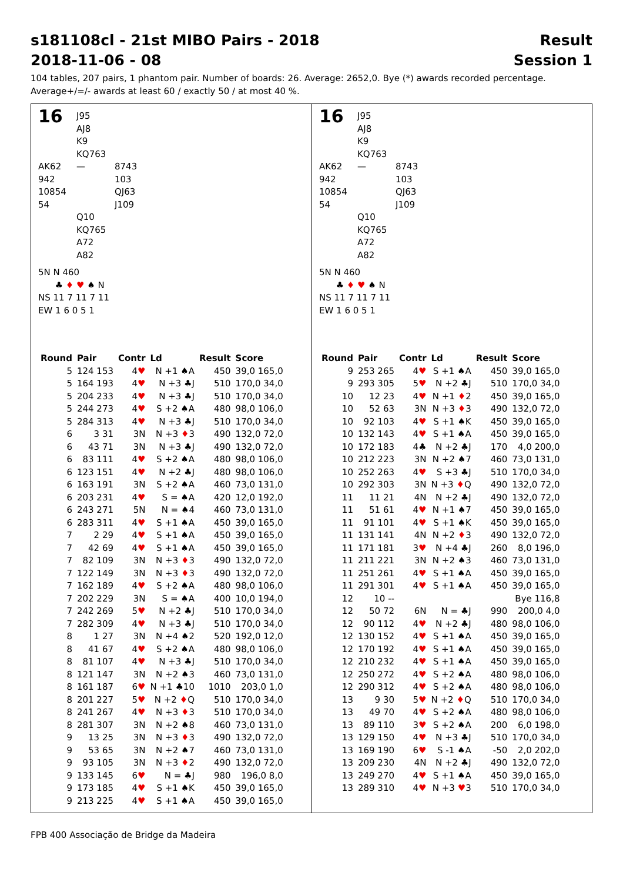s181108cl - 21st MIBO Pairs - 2018 Result
2018-11-06 - 08 Session 1
104 tables, 207 pairs, 1 phantom pair. Number of boards: 26. Average: 2652,0. Bye (*) awards recorded percentage.
Average+/=/- awards at least 60 / exactly 50 / at most 40 %.
16 J95
AJ8
K9
KQ763 AK62
942
10854
54 — 8743
103
QJ63
J109 Q10
KQ765
A72
A82
5N N 460
♣ ♦ ♥ ♠ N
NS 11 7 11 7 11
EW 1 6 0 5 1
| Round | Pair | Contr | Ld | Result | Score |
| --- | --- | --- | --- | --- | --- |
| 5 | 124 153 | 4 ♥ | N +1 ♠A | 450 | 39,0 165,0 |
| 5 | 164 193 | 4 ♥ | N +3 ♣J | 510 | 170,0 34,0 |
| 5 | 204 233 | 4 ♥ | N +3 ♣J | 510 | 170,0 34,0 |
| 5 | 244 273 | 4 ♥ | S +2 ♠A | 480 | 98,0 106,0 |
| 5 | 284 313 | 4 ♥ | N +3 ♣J | 510 | 170,0 34,0 |
| 6 | 3 31 | 3N | N +3 ♦ 3 | 490 | 132,0 72,0 |
| 6 | 43 71 | 3N | N +3 ♣J | 490 | 132,0 72,0 |
| 6 | 83 111 | 4 ♥ | S +2 ♠A | 480 | 98,0 106,0 |
| 6 | 123 151 | 4 ♥ | N +2 ♣J | 480 | 98,0 106,0 |
| 6 | 163 191 | 3N | S +2 ♠A | 460 | 73,0 131,0 |
| 6 | 203 231 | 4 ♥ | S = ♠A | 420 | 12,0 192,0 |
| 6 | 243 271 | 5N | N = ♠4 | 460 | 73,0 131,0 |
| 6 | 283 311 | 4 ♥ | S +1 ♠A | 450 | 39,0 165,0 |
| 7 | 2 29 | 4 ♥ | S +1 ♠A | 450 | 39,0 165,0 |
| 7 | 42 69 | 4 ♥ | S +1 ♠A | 450 | 39,0 165,0 |
| 7 | 82 109 | 3N | N +3 ♦ 3 | 490 | 132,0 72,0 |
| 7 | 122 149 | 3N | N +3 ♦ 3 | 490 | 132,0 72,0 |
| 7 | 162 189 | 4 ♥ | S +2 ♠A | 480 | 98,0 106,0 |
| 7 | 202 229 | 3N | S = ♠A | 400 | 10,0 194,0 |
| 7 | 242 269 | 5 ♥ | N +2 ♣J | 510 | 170,0 34,0 |
| 7 | 282 309 | 4 ♥ | N +3 ♣J | 510 | 170,0 34,0 |
| 8 | 1 27 | 3N | N +4 ♠2 | 520 | 192,0 12,0 |
| 8 | 41 67 | 4 ♥ | S +2 ♠A | 480 | 98,0 106,0 |
| 8 | 81 107 | 4 ♥ | N +3 ♣J | 510 | 170,0 34,0 |
| 8 | 121 147 | 3N | N +2 ♠3 | 460 | 73,0 131,0 |
| 8 | 161 187 | 6 ♥ | N +1 ♣10 | 1010 | 203,0 1,0 |
| 8 | 201 227 | 5 ♥ | N +2 ♦ Q | 510 | 170,0 34,0 |
| 8 | 241 267 | 4 ♥ | N +3 ♦ 3 | 510 | 170,0 34,0 |
| 8 | 281 307 | 3N | N +2 ♠8 | 460 | 73,0 131,0 |
| 9 | 13 25 | 3N | N +3 ♦ 3 | 490 | 132,0 72,0 |
| 9 | 53 65 | 3N | N +2 ♠7 | 460 | 73,0 131,0 |
| 9 | 93 105 | 3N | N +3 ♦ 2 | 490 | 132,0 72,0 |
| 9 | 133 145 | 6 ♥ | N = ♣J | 980 | 196,0 8,0 |
| 9 | 173 185 | 4 ♥ | S +1 ♠K | 450 | 39,0 165,0 |
| 9 | 213 225 | 4 ♥ | S +1 ♠A | 450 | 39,0 165,0 |
16 J95
AJ8
K9
KQ763 AK62
942
10854
54 — 8743
103
QJ63
J109 Q10
KQ765
A72
A82
5N N 460
♣ ♦ ♥ ♠ N
NS 11 7 11 7 11
EW 1 6 0 5 1
| Round | Pair | Contr | Ld | Result | Score |
| --- | --- | --- | --- | --- | --- |
| 9 | 253 265 | 4 ♥ | S +1 ♠A | 450 | 39,0 165,0 |
| 9 | 293 305 | 5 ♥ | N +2 ♣J | 510 | 170,0 34,0 |
| 10 | 12 23 | 4 ♥ | N +1 ♦ 2 | 450 | 39,0 165,0 |
| 10 | 52 63 | 3N | N +3 ♦ 3 | 490 | 132,0 72,0 |
| 10 | 92 103 | 4 ♥ | S +1 ♠K | 450 | 39,0 165,0 |
| 10 | 132 143 | 4 ♥ | S +1 ♠A | 450 | 39,0 165,0 |
| 10 | 172 183 | 4♣ | N +2 ♣J | 170 | 4,0 200,0 |
| 10 | 212 223 | 3N | N +2 ♠7 | 460 | 73,0 131,0 |
| 10 | 252 263 | 4 ♥ | S +3 ♣J | 510 | 170,0 34,0 |
| 10 | 292 303 | 3N | N +3 ♦ Q | 490 | 132,0 72,0 |
| 11 | 11 21 | 4N | N +2 ♣J | 490 | 132,0 72,0 |
| 11 | 51 61 | 4 ♥ | N +1 ♠7 | 450 | 39,0 165,0 |
| 11 | 91 101 | 4 ♥ | S +1 ♠K | 450 | 39,0 165,0 |
| 11 | 131 141 | 4N | N +2 ♦ 3 | 490 | 132,0 72,0 |
| 11 | 171 181 | 3 ♥ | N +4 ♣J | 260 | 8,0 196,0 |
| 11 | 211 221 | 3N | N +2 ♠3 | 460 | 73,0 131,0 |
| 11 | 251 261 | 4 ♥ | S +1 ♠A | 450 | 39,0 165,0 |
| 11 | 291 301 | 4 ♥ | S +1 ♠A | 450 | 39,0 165,0 |
| 12 | 10 -- | | | | Bye 116,8 |
| 12 | 50 72 | 6N | N = ♣J | 990 | 200,0 4,0 |
| 12 | 90 112 | 4 ♥ | N +2 ♣J | 480 | 98,0 106,0 |
| 12 | 130 152 | 4 ♥ | S +1 ♠A | 450 | 39,0 165,0 |
| 12 | 170 192 | 4 ♥ | S +1 ♠A | 450 | 39,0 165,0 |
| 12 | 210 232 | 4 ♥ | S +1 ♠A | 450 | 39,0 165,0 |
| 12 | 250 272 | 4 ♥ | S +2 ♠A | 480 | 98,0 106,0 |
| 12 | 290 312 | 4 ♥ | S +2 ♠A | 480 | 98,0 106,0 |
| 13 | 9 30 | 5 ♥ | N +2 ♦ Q | 510 | 170,0 34,0 |
| 13 | 49 70 | 4 ♥ | S +2 ♠A | 480 | 98,0 106,0 |
| 13 | 89 110 | 3 ♥ | S +2 ♠A | 200 | 6,0 198,0 |
| 13 | 129 150 | 4 ♥ | N +3 ♣J | 510 | 170,0 34,0 |
| 13 | 169 190 | 6 ♥ | S -1 ♠A | -50 | 2,0 202,0 |
| 13 | 209 230 | 4N | N +2 ♣J | 490 | 132,0 72,0 |
| 13 | 249 270 | 4 ♥ | S +1 ♠A | 450 | 39,0 165,0 |
| 13 | 289 310 | 4 ♥ | N +3 ♥ 3 | 510 | 170,0 34,0 |
FPB 400 Associação de Bridge da Madeira